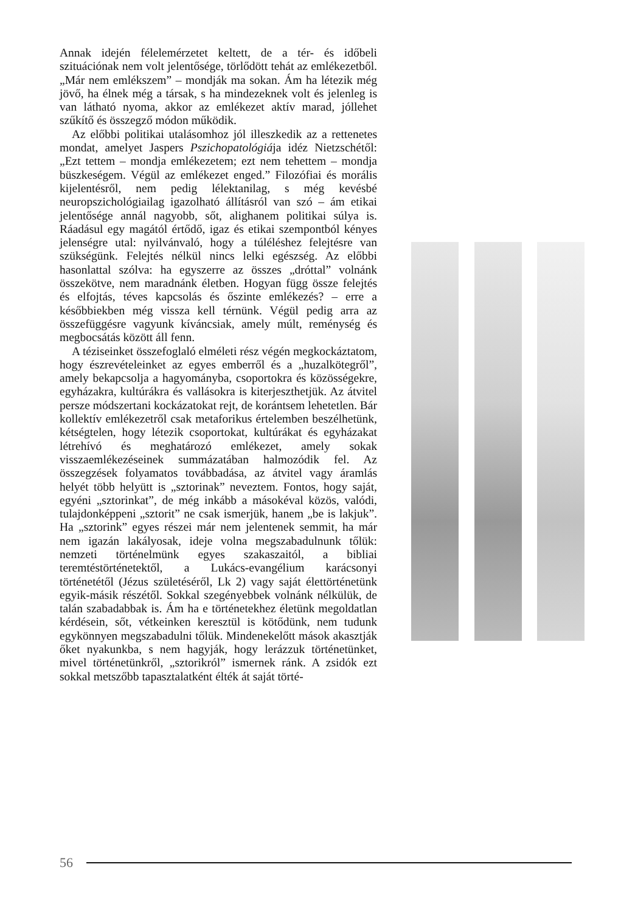Annak idején félelemérzetet keltett, de a tér- és időbeli szituációnak nem volt jelentősége, törlődött tehát az emlékezetből. „Már nem emlékszem” – mondják ma sokan. Ám ha létezik még jövő, ha élnek még a társak, s ha mindezeknek volt és jelenleg is van látható nyoma, akkor az emlékezet aktív marad, jóllehet szűkítő és összegző módon működik.
Az előbbi politikai utalásomhoz jól illeszkedik az a rettenetes mondat, amelyet Jaspers Pszichopatológiája idéz Nietzschétől: „Ezt tettem – mondja emlékezetem; ezt nem tehettem – mondja büszkeségem. Végül az emlékezet enged.” Filozófiai és morális kijelentésről, nem pedig lélektanilag, s még kevésbé neuropszichológiailag igazolható állításról van szó – ám etikai jelentősége annál nagyobb, sőt, alighanem politikai súlya is. Ráadásul egy magától értődő, igaz és etikai szempontból kényes jelenségre utal: nyilvánvaló, hogy a túléléshez felejtésre van szükségünk. Felejtés nélkül nincs lelki egészség. Az előbbi hasonlattal szólva: ha egyszerre az összes „dróttal” volnánk összekötve, nem maradnánk életben. Hogyan függ össze felejtés és elfojtás, téves kapcsolás és őszinte emlékezés? – erre a későbbiekben még vissza kell térnünk. Végül pedig arra az összefüggésre vagyunk kíváncsiak, amely múlt, reménység és megbocsátás között áll fenn.
A téziseinket összefoglaló elméleti rész végén megkockáztatom, hogy észrevételeinket az egyes emberről és a „huzalkötegről”, amely bekapcsolja a hagyományba, csoportokra és közösségekre, egyházakra, kultúrákra és vallásokra is kiterjeszthetjük. Az átvitel persze módszertani kockázatokat rejt, de korántsem lehetetlen. Bár kollektív emlékezetről csak metaforikus értelemben beszélhetünk, kétségtelen, hogy létezik csoportokat, kultúrákat és egyházakat létrehívó és meghatározó emlékezet, amely sokak visszaemlékezéseinek summázatában halmozódik fel. Az összegzések folyamatos továbbadása, az átvitel vagy áramlás helyét több helyütt is „sztorinak” neveztem. Fontos, hogy saját, egyéni „sztorinkat”, de még inkább a másokéval közös, valódi, tulajdonképpeni „sztorit” ne csak ismerjük, hanem „be is lakjuk”. Ha „sztorink” egyes részei már nem jelentenek semmit, ha már nem igazán lakályosak, ideje volna megszabadulnunk tőlük: nemzeti történelmünk egyes szakaszaitól, a bibliai teremtéstörténetektől, a Lukács-evangélium karácsonyi történetétől (Jézus születéséről, Lk 2) vagy saját élettörténetünk egyik-másik részétől. Sokkal szegényebbek volnánk nélkülük, de talán szabadabbak is. Ám ha e történetekhez életünk megoldatlan kérdésein, sőt, vétkeinken keresztül is kötődünk, nem tudunk egykönnyen megszabadulni tőlük. Mindenekelőtt mások akasztják őket nyakunkba, s nem hagyják, hogy lerázzuk történetünket, mivel történetünkről, „sztorikról” ismernek ránk. A zsidók ezt sokkal metszőbb tapasztalatként élték át saját törté-
56